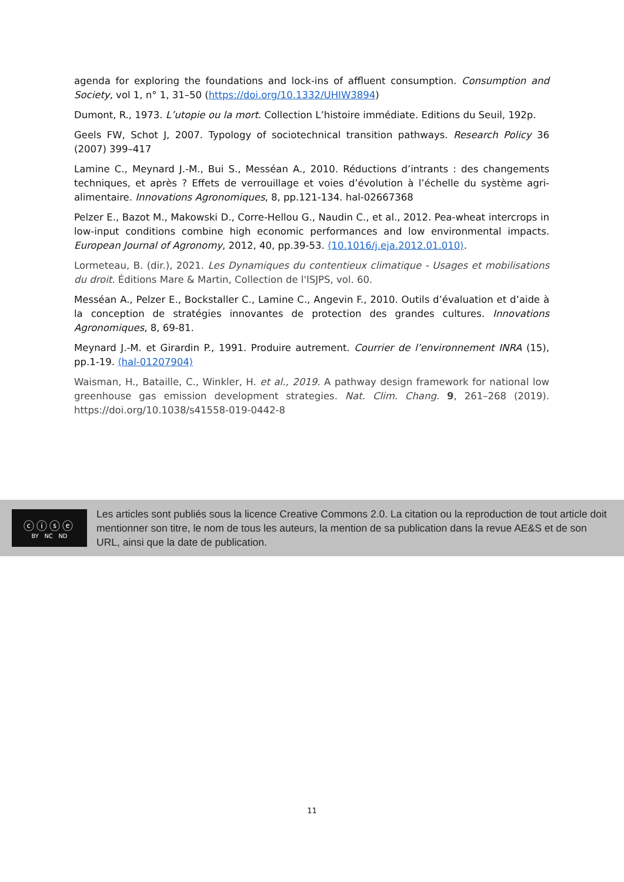agenda for exploring the foundations and lock-ins of affluent consumption. Consumption and Society, vol 1, n° 1, 31–50 (https://doi.org/10.1332/UHIW3894)
Dumont, R., 1973. L’utopie ou la mort. Collection L’histoire immédiate. Editions du Seuil, 192p.
Geels FW, Schot J, 2007. Typology of sociotechnical transition pathways. Research Policy 36 (2007) 399–417
Lamine C., Meynard J.-M., Bui S., Messéan A., 2010. Réductions d’intrants : des changements techniques, et après ? Effets de verrouillage et voies d’évolution à l’échelle du système agri-alimentaire. Innovations Agronomiques, 8, pp.121-134. hal-02667368
Pelzer E., Bazot M., Makowski D., Corre-Hellou G., Naudin C., et al., 2012. Pea-wheat intercrops in low-input conditions combine high economic performances and low environmental impacts. European Journal of Agronomy, 2012, 40, pp.39-53. ⟨10.1016/j.eja.2012.01.010⟩.
Lormeteau, B. (dir.), 2021. Les Dynamiques du contentieux climatique - Usages et mobilisations du droit. Éditions Mare & Martin, Collection de l'ISJPS, vol. 60.
Messéan A., Pelzer E., Bockstaller C., Lamine C., Angevin F., 2010. Outils d’évaluation et d’aide à la conception de stratégies innovantes de protection des grandes cultures. Innovations Agronomiques, 8, 69-81.
Meynard J.-M. et Girardin P., 1991. Produire autrement. Courrier de l’environnement INRA (15), pp.1-19. ⟨hal-01207904⟩
Waisman, H., Bataille, C., Winkler, H. et al., 2019. A pathway design framework for national low greenhouse gas emission development strategies. Nat. Clim. Chang. 9, 261–268 (2019). https://doi.org/10.1038/s41558-019-0442-8
ⓒⓘⓢⓔ
BY NC ND
Les articles sont publiés sous la licence Creative Commons 2.0. La citation ou la reproduction de tout article doit mentionner son titre, le nom de tous les auteurs, la mention de sa publication dans la revue AE&S et de son URL, ainsi que la date de publication.
11